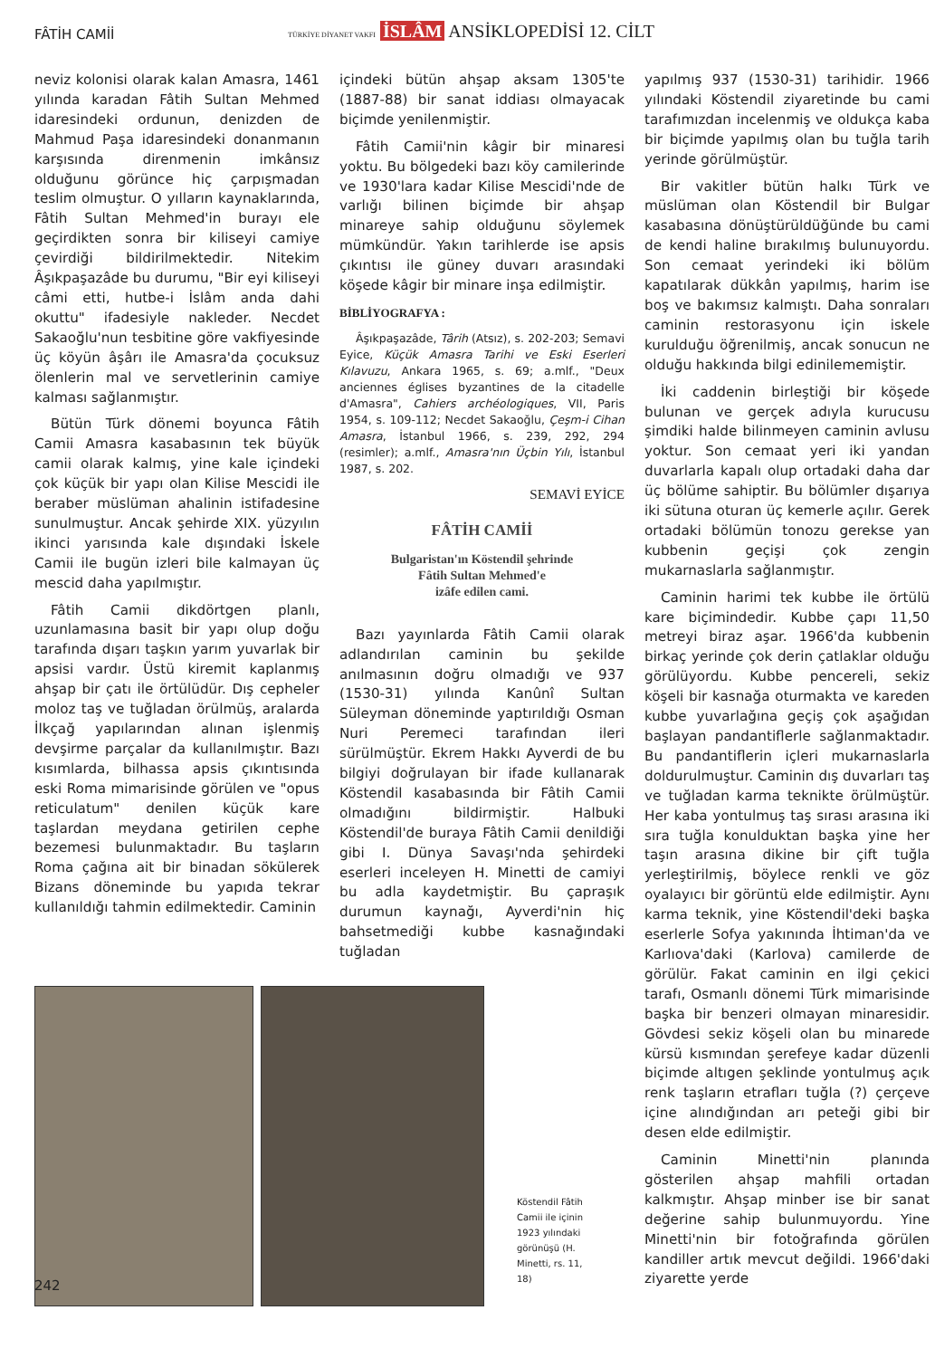FÂTİH CAMİİ
TÜRKİYE DİYANET VAKFI İSLÂM ANSİKLOPEDİSİ 12. CİLT
neviz kolonisi olarak kalan Amasra, 1461 yılında karadan Fâtih Sultan Mehmed idaresindeki ordunun, denizden de Mahmud Paşa idaresindeki donanmanın karşısında direnmenin imkânsız olduğunu görünce hiç çarpışmadan teslim olmuştur. O yılların kaynaklarında, Fâtih Sultan Mehmed'in burayı ele geçirdikten sonra bir kiliseyi camiye çevirdiği bildirilmektedir. Nitekim Âşıkpaşazâde bu durumu, "Bir eyi kiliseyi câmi etti, hutbe-i İslâm anda dahi okuttu" ifadesiyle nakleder. Necdet Sakaoğlu'nun tesbitine göre vakfiyesinde üç köyün âşârı ile Amasra'da çocuksuz ölenlerin mal ve servetlerinin camiye kalması sağlanmıştır.
Bütün Türk dönemi boyunca Fâtih Camii Amasra kasabasının tek büyük camii olarak kalmış, yine kale içindeki çok küçük bir yapı olan Kilise Mescidi ile beraber müslüman ahalinin istifadesine sunulmuştur. Ancak şehirde XIX. yüzyılın ikinci yarısında kale dışındaki İskele Camii ile bugün izleri bile kalmayan üç mescid daha yapılmıştır.
Fâtih Camii dikdörtgen planlı, uzunlamasına basit bir yapı olup doğu tarafında dışarı taşkın yarım yuvarlak bir apsisi vardır. Üstü kiremit kaplanmış ahşap bir çatı ile örtülüdür. Dış cepheler moloz taş ve tuğladan örülmüş, aralarda İlkçağ yapılarından alınan işlenmiş devşirme parçalar da kullanılmıştır. Bazı kısımlarda, bilhassa apsis çıkıntısında eski Roma mimarisinde görülen ve "opus reticulatum" denilen küçük kare taşlardan meydana getirilen cephe bezemesi bulunmaktadır. Bu taşların Roma çağına ait bir binadan sökülerek Bizans döneminde bu yapıda tekrar kullanıldığı tahmin edilmektedir. Caminin
içindeki bütün ahşap aksam 1305'te (1887-88) bir sanat iddiası olmayacak biçimde yenilenmiştir.
Fâtih Camii'nin kâgir bir minaresi yoktu. Bu bölgedeki bazı köy camilerinde ve 1930'lara kadar Kilise Mescidi'nde de varlığı bilinen biçimde bir ahşap minareye sahip olduğunu söylemek mümkündür. Yakın tarihlerde ise apsis çıkıntısı ile güney duvarı arasındaki köşede kâgir bir minare inşa edilmiştir.
BİBLİYOGRAFYA :
Âşıkpaşazâde, Târih (Atsız), s. 202-203; Semavi Eyice, Küçük Amasra Tarihi ve Eski Eserleri Kılavuzu, Ankara 1965, s. 69; a.mlf., "Deux anciennes églises byzantines de la citadelle d'Amasra", Cahiers archéologiques, VII, Paris 1954, s. 109-112; Necdet Sakaoğlu, Çeşm-i Cihan Amasra, İstanbul 1966, s. 239, 292, 294 (resimler); a.mlf., Amasra'nın Üçbin Yılı, İstanbul 1987, s. 202.
SEMAVİ EYİCE
FÂTİH CAMİİ
Bulgaristan'ın Köstendil şehrinde
Fâtih Sultan Mehmed'e
izâfe edilen cami.
Bazı yayınlarda Fâtih Camii olarak adlandırılan caminin bu şekilde anılmasının doğru olmadığı ve 937 (1530-31) yılında Kanûnî Sultan Süleyman döneminde yaptırıldığı Osman Nuri Peremeci tarafından ileri sürülmüştür. Ekrem Hakkı Ayverdi de bu bilgiyi doğrulayan bir ifade kullanarak Köstendil kasabasında bir Fâtih Camii olmadığını bildirmiştir. Halbuki Köstendil'de buraya Fâtih Camii denildiği gibi I. Dünya Savaşı'nda şehirdeki eserleri inceleyen H. Minetti de camiyi bu adla kaydetmiştir. Bu çapraşık durumun kaynağı, Ayverdi'nin hiç bahsetmediği kubbe kasnağındaki tuğladan
Köstendil Fâtih Camii ile içinin 1923 yılındaki görünüşü (H. Minetti, rs. 11, 18)
yapılmış 937 (1530-31) tarihidir. 1966 yılındaki Köstendil ziyaretinde bu cami tarafımızdan incelenmiş ve oldukça kaba bir biçimde yapılmış olan bu tuğla tarih yerinde görülmüştür.
Bir vakitler bütün halkı Türk ve müslüman olan Köstendil bir Bulgar kasabasına dönüştürüldüğünde bu cami de kendi haline bırakılmış bulunuyordu. Son cemaat yerindeki iki bölüm kapatılarak dükkân yapılmış, harim ise boş ve bakımsız kalmıştı. Daha sonraları caminin restorasyonu için iskele kurulduğu öğrenilmiş, ancak sonucun ne olduğu hakkında bilgi edinilememiştir.
İki caddenin birleştiği bir köşede bulunan ve gerçek adıyla kurucusu şimdiki halde bilinmeyen caminin avlusu yoktur. Son cemaat yeri iki yandan duvarlarla kapalı olup ortadaki daha dar üç bölüme sahiptir. Bu bölümler dışarıya iki sütuna oturan üç kemerle açılır. Gerek ortadaki bölümün tonozu gerekse yan kubbenin geçişi çok zengin mukarnaslarla sağlanmıştır.
Caminin harimi tek kubbe ile örtülü kare biçimindedir. Kubbe çapı 11,50 metreyi biraz aşar. 1966'da kubbenin birkaç yerinde çok derin çatlaklar olduğu görülüyordu. Kubbe pencereli, sekiz köşeli bir kasnağa oturmakta ve kareden kubbe yuvarlağına geçiş çok aşağıdan başlayan pandantiflerle sağlanmaktadır. Bu pandantiflerin içleri mukarnaslarla doldurulmuştur. Caminin dış duvarları taş ve tuğladan karma teknikte örülmüştür. Her kaba yontulmuş taş sırası arasına iki sıra tuğla konulduktan başka yine her taşın arasına dikine bir çift tuğla yerleştirilmiş, böylece renkli ve göz oyalayıcı bir görüntü elde edilmiştir. Aynı karma teknik, yine Köstendil'deki başka eserlerle Sofya yakınında İhtiman'da ve Karlıova'daki (Karlova) camilerde de görülür. Fakat caminin en ilgi çekici tarafı, Osmanlı dönemi Türk mimarisinde başka bir benzeri olmayan minaresidir. Gövdesi sekiz köşeli olan bu minarede kürsü kısmından şerefeye kadar düzenli biçimde altıgen şeklinde yontulmuş açık renk taşların etrafları tuğla (?) çerçeve içine alındığından arı peteği gibi bir desen elde edilmiştir.
Caminin Minetti'nin planında gösterilen ahşap mahfili ortadan kalkmıştır. Ahşap minber ise bir sanat değerine sahip bulunmuyordu. Yine Minetti'nin bir fotoğrafında görülen kandiller artık mevcut değildi. 1966'daki ziyarette yerde
242